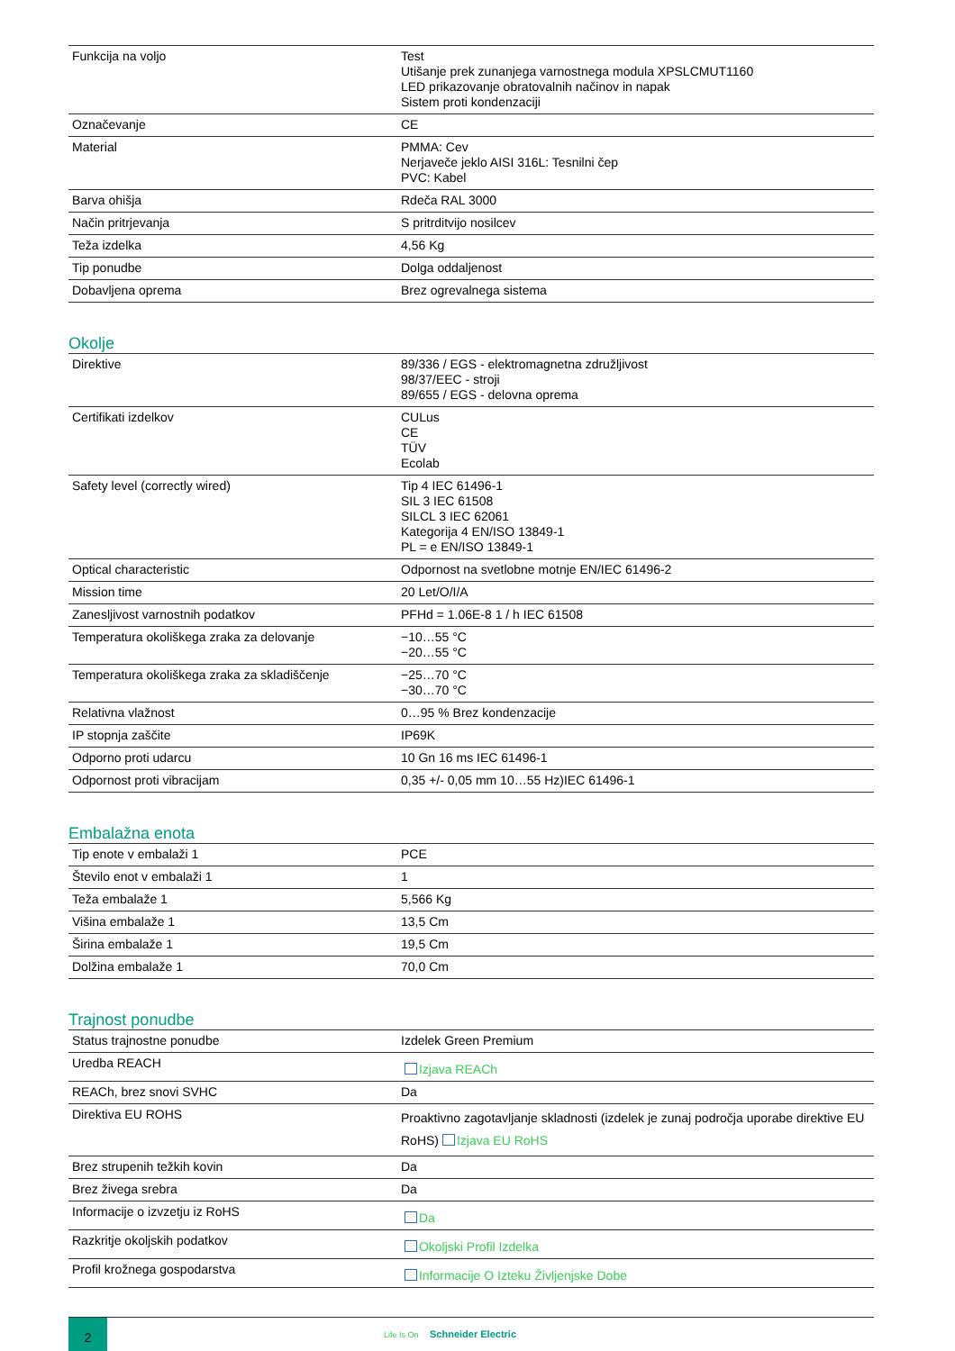| Funkcija na voljo | Test Utišanje prek zunanjega varnostnega modula XPSLCMUT1160 LED prikazovanje obratovalnih načinov in napak Sistem proti kondenzaciji |
| Označevanje | CE |
| Material | PMMA: Cev Nerjaveče jeklo AISI 316L: Tesnilni čep PVC: Kabel |
| Barva ohišja | Rdeča RAL 3000 |
| Način pritrjevanja | S pritrditvijo nosilcev |
| Teža izdelka | 4,56 Kg |
| Tip ponudbe | Dolga oddaljenost |
| Dobavljena oprema | Brez ogrevalnega sistema |
Okolje
| Direktive | 89/336 / EGS - elektromagnetna združljivost 98/37/EEC - stroji 89/655 / EGS - delovna oprema |
| Certifikati izdelkov | CULus CE TÜV Ecolab |
| Safety level (correctly wired) | Tip 4 IEC 61496-1 SIL 3 IEC 61508 SILCL 3 IEC 62061 Kategorija 4 EN/ISO 13849-1 PL = e EN/ISO 13849-1 |
| Optical characteristic | Odpornost na svetlobne motnje EN/IEC 61496-2 |
| Mission time | 20 Let/O/I/A |
| Zanesljivost varnostnih podatkov | PFHd = 1.06E-8 1 / h IEC 61508 |
| Temperatura okoliškega zraka za delovanje | −10…55 °C −20…55 °C |
| Temperatura okoliškega zraka za skladiščenje | −25…70 °C −30…70 °C |
| Relativna vlažnost | 0…95 % Brez kondenzacije |
| IP stopnja zaščite | IP69K |
| Odporno proti udarcu | 10 Gn 16 ms IEC 61496-1 |
| Odpornost proti vibracijam | 0,35 +/- 0,05 mm 10…55 Hz)IEC 61496-1 |
Embalažna enota
| Tip enote v embalaži 1 | PCE |
| Število enot v embalaži 1 | 1 |
| Teža embalaže 1 | 5,566 Kg |
| Višina embalaže 1 | 13,5 Cm |
| Širina embalaže 1 | 19,5 Cm |
| Dolžina embalaže 1 | 70,0 Cm |
Trajnost ponudbe
| Status trajnostne ponudbe | Izdelek Green Premium |
| Uredba REACH | Izjava REACh |
| REACh, brez snovi SVHC | Da |
| Direktiva EU ROHS | Proaktivno zagotavljanje skladnosti (izdelek je zunaj področja uporabe direktive EU RoHS) Izjava EU RoHS |
| Brez strupenih težkih kovin | Da |
| Brez živega srebra | Da |
| Informacije o izvzetju iz RoHS | Da |
| Razkritje okoljskih podatkov | Okoljski Profil Izdelka |
| Profil krožnega gospodarstva | Informacije O Izteku Življenjske Dobe |
2
Life Is On Schneider Electric